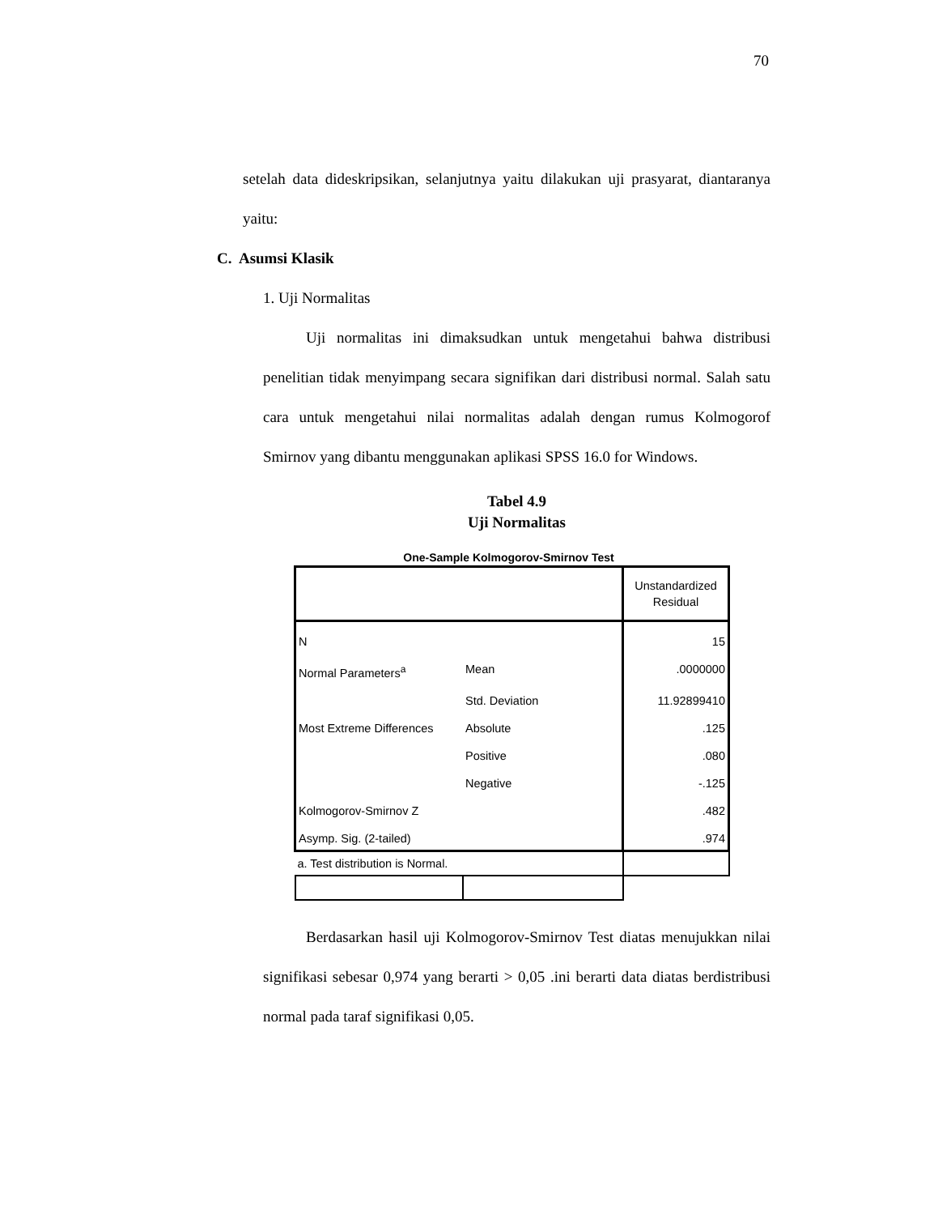70
setelah data dideskripsikan, selanjutnya yaitu dilakukan uji prasyarat, diantaranya yaitu:
C. Asumsi Klasik
1. Uji Normalitas
Uji normalitas ini dimaksudkan untuk mengetahui bahwa distribusi penelitian tidak menyimpang secara signifikan dari distribusi normal. Salah satu cara untuk mengetahui nilai normalitas adalah dengan rumus Kolmogorof Smirnov yang dibantu menggunakan aplikasi SPSS 16.0 for Windows.
Tabel 4.9
Uji Normalitas
One-Sample Kolmogorov-Smirnov Test
| | | Unstandardized Residual |
| N | | 15 |
| Normal Parameters<sup>a</sup> | Mean | .0000000 |
| | Std. Deviation | 11.92899410 |
| Most Extreme Differences | Absolute | .125 |
| | Positive | .080 |
| | Negative | -.125 |
| Kolmogorov-Smirnov Z | | .482 |
| Asymp. Sig. (2-tailed) | | .974 |
| a. Test distribution is Normal. | | |
Berdasarkan hasil uji Kolmogorov-Smirnov Test diatas menujukkan nilai signifikasi sebesar 0,974 yang berarti > 0,05 .ini berarti data diatas berdistribusi normal pada taraf signifikasi 0,05.